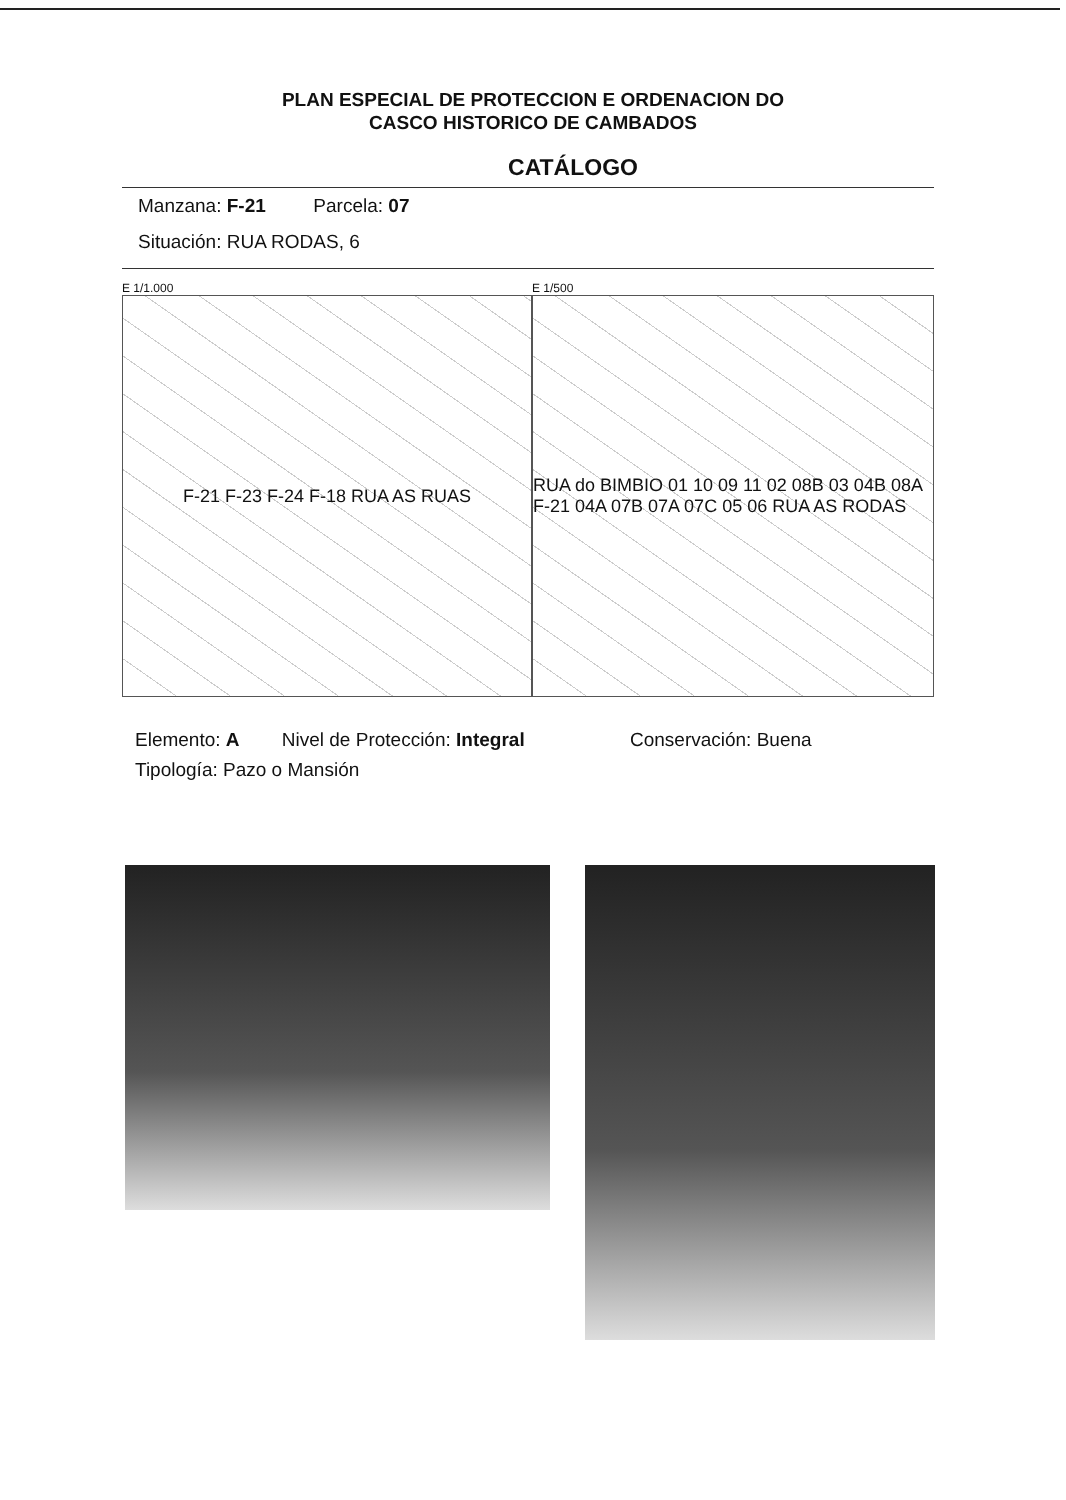PLAN ESPECIAL DE PROTECCION E ORDENACION DO
CASCO HISTORICO DE CAMBADOS
CATÁLOGO
Manzana: F-21 Parcela: 07
Situación: RUA RODAS, 6
E 1/1.000
F-21 F-23 F-24 F-18 RUA AS RUAS
E 1/500
RUA do BIMBIO 01 10 09 11 02 08B 03 04B 08A F-21 04A 07B 07A 07C 05 06 RUA AS RODAS
Elemento: A Nivel de Protección: Integral Conservación: Buena
Tipología: Pazo o Mansión